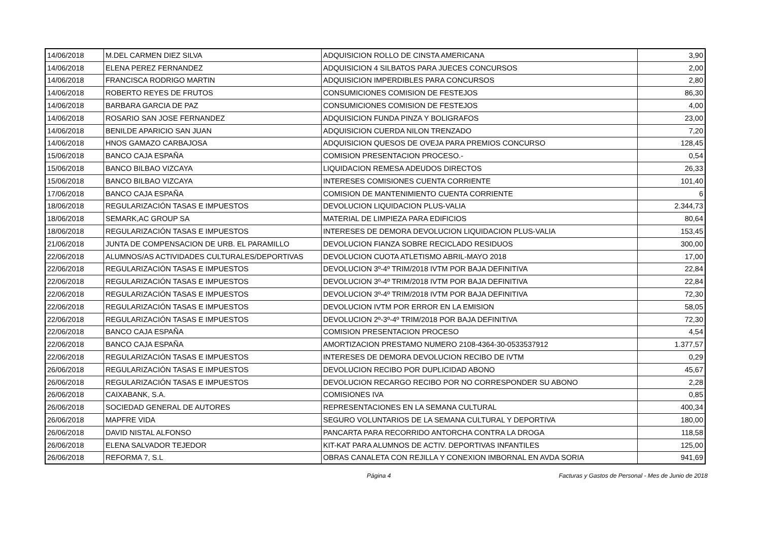| 14/06/2018 | M.DEL CARMEN DIEZ SILVA | ADQUISICION ROLLO DE CINSTA AMERICANA | 3,90 |
| 14/06/2018 | ELENA PEREZ FERNANDEZ | ADQUISICION 4 SILBATOS PARA JUECES CONCURSOS | 2,00 |
| 14/06/2018 | FRANCISCA RODRIGO MARTIN | ADQUISICION IMPERDIBLES PARA CONCURSOS | 2,80 |
| 14/06/2018 | ROBERTO REYES DE FRUTOS | CONSUMICIONES COMISION DE FESTEJOS | 86,30 |
| 14/06/2018 | BARBARA GARCIA DE PAZ | CONSUMICIONES COMISION DE FESTEJOS | 4,00 |
| 14/06/2018 | ROSARIO SAN JOSE FERNANDEZ | ADQUISICION FUNDA PINZA Y BOLIGRAFOS | 23,00 |
| 14/06/2018 | BENILDE APARICIO SAN JUAN | ADQUISICION CUERDA NILON TRENZADO | 7,20 |
| 14/06/2018 | HNOS GAMAZO CARBAJOSA | ADQUISICION QUESOS DE OVEJA PARA PREMIOS CONCURSO | 128,45 |
| 15/06/2018 | BANCO CAJA ESPAÑA | COMISION PRESENTACION PROCESO.- | 0,54 |
| 15/06/2018 | BANCO BILBAO VIZCAYA | LIQUIDACION REMESA ADEUDOS DIRECTOS | 26,33 |
| 15/06/2018 | BANCO BILBAO VIZCAYA | INTERESES COMISIONES CUENTA CORRIENTE | 101,40 |
| 17/06/2018 | BANCO CAJA ESPAÑA | COMISION DE MANTENIMIENTO CUENTA CORRIENTE | 6 |
| 18/06/2018 | REGULARIZACIÓN TASAS E IMPUESTOS | DEVOLUCION LIQUIDACION PLUS-VALIA | 2.344,73 |
| 18/06/2018 | SEMARK,AC GROUP SA | MATERIAL DE LIMPIEZA PARA EDIFICIOS | 80,64 |
| 18/06/2018 | REGULARIZACIÓN TASAS E IMPUESTOS | INTERESES DE DEMORA DEVOLUCION LIQUIDACION PLUS-VALIA | 153,45 |
| 21/06/2018 | JUNTA DE COMPENSACION DE URB. EL PARAMILLO | DEVOLUCION FIANZA SOBRE RECICLADO RESIDUOS | 300,00 |
| 22/06/2018 | ALUMNOS/AS ACTIVIDADES CULTURALES/DEPORTIVAS | DEVOLUCION CUOTA ATLETISMO ABRIL-MAYO 2018 | 17,00 |
| 22/06/2018 | REGULARIZACIÓN TASAS E IMPUESTOS | DEVOLUCION 3º-4º TRIM/2018 IVTM POR BAJA DEFINITIVA | 22,84 |
| 22/06/2018 | REGULARIZACIÓN TASAS E IMPUESTOS | DEVOLUCION 3º-4º TRIM/2018 IVTM POR BAJA DEFINITIVA | 22,84 |
| 22/06/2018 | REGULARIZACIÓN TASAS E IMPUESTOS | DEVOLUCION 3º-4º TRIM/2018 IVTM POR BAJA DEFINITIVA | 72,30 |
| 22/06/2018 | REGULARIZACIÓN TASAS E IMPUESTOS | DEVOLUCION IVTM POR ERROR EN LA EMISION | 58,05 |
| 22/06/2018 | REGULARIZACIÓN TASAS E IMPUESTOS | DEVOLUCION 2º-3º-4º TRIM/2018 POR BAJA DEFINITIVA | 72,30 |
| 22/06/2018 | BANCO CAJA ESPAÑA | COMISION PRESENTACION PROCESO | 4,54 |
| 22/06/2018 | BANCO CAJA ESPAÑA | AMORTIZACION PRESTAMO NUMERO 2108-4364-30-0533537912 | 1.377,57 |
| 22/06/2018 | REGULARIZACIÓN TASAS E IMPUESTOS | INTERESES DE DEMORA DEVOLUCION RECIBO DE IVTM | 0,29 |
| 26/06/2018 | REGULARIZACIÓN TASAS E IMPUESTOS | DEVOLUCION RECIBO POR DUPLICIDAD ABONO | 45,67 |
| 26/06/2018 | REGULARIZACIÓN TASAS E IMPUESTOS | DEVOLUCION RECARGO RECIBO POR NO CORRESPONDER SU ABONO | 2,28 |
| 26/06/2018 | CAIXABANK, S.A. | COMISIONES IVA | 0,85 |
| 26/06/2018 | SOCIEDAD GENERAL DE AUTORES | REPRESENTACIONES EN LA SEMANA CULTURAL | 400,34 |
| 26/06/2018 | MAPFRE VIDA | SEGURO VOLUNTARIOS DE LA SEMANA CULTURAL Y DEPORTIVA | 180,00 |
| 26/06/2018 | DAVID NISTAL ALFONSO | PANCARTA PARA RECORRIDO ANTORCHA CONTRA LA DROGA | 118,58 |
| 26/06/2018 | ELENA SALVADOR TEJEDOR | KIT-KAT PARA ALUMNOS DE ACTIV. DEPORTIVAS INFANTILES | 125,00 |
| 26/06/2018 | REFORMA 7, S.L | OBRAS CANALETA CON REJILLA Y CONEXION IMBORNAL EN AVDA SORIA | 941,69 |
Página 4 Facturas y Gastos de Personal - Mes de Junio de 2018